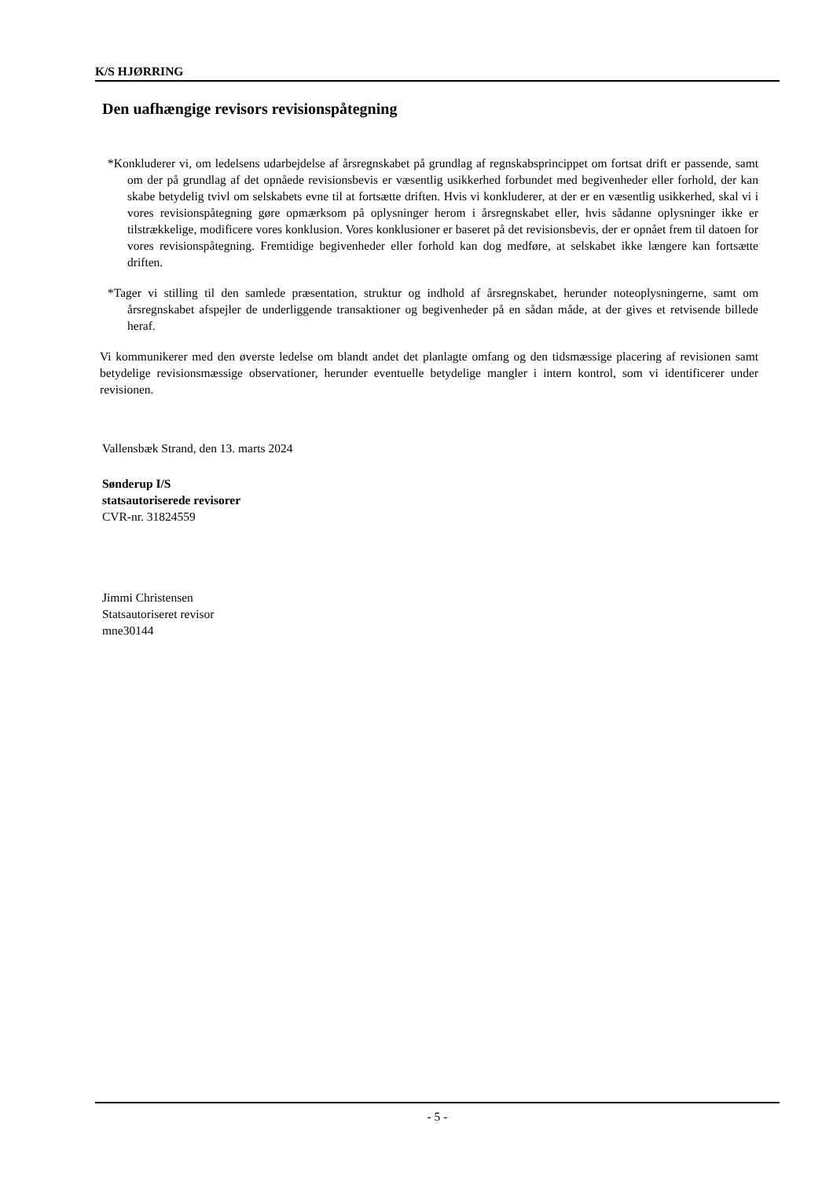K/S HJØRRING
Den uafhængige revisors revisionspåtegning
*Konkluderer vi, om ledelsens udarbejdelse af årsregnskabet på grundlag af regnskabsprincippet om fortsat drift er passende, samt om der på grundlag af det opnåede revisionsbevis er væsentlig usikkerhed forbundet med begivenheder eller forhold, der kan skabe betydelig tvivl om selskabets evne til at fortsætte driften. Hvis vi konkluderer, at der er en væsentlig usikkerhed, skal vi i vores revisionspåtegning gøre opmærksom på oplysninger herom i årsregnskabet eller, hvis sådanne oplysninger ikke er tilstrækkelige, modificere vores konklusion. Vores konklusioner er baseret på det revisionsbevis, der er opnået frem til datoen for vores revisionspåtegning. Fremtidige begivenheder eller forhold kan dog medføre, at selskabet ikke længere kan fortsætte driften.
*Tager vi stilling til den samlede præsentation, struktur og indhold af årsregnskabet, herunder noteoplysningerne, samt om årsregnskabet afspejler de underliggende transaktioner og begivenheder på en sådan måde, at der gives et retvisende billede heraf.
Vi kommunikerer med den øverste ledelse om blandt andet det planlagte omfang og den tidsmæssige placering af revisionen samt betydelige revisionsmæssige observationer, herunder eventuelle betydelige mangler i intern kontrol, som vi identificerer under revisionen.
Vallensbæk Strand, den 13. marts 2024
Sønderup I/S
statsautoriserede revisorer
CVR-nr. 31824559
Jimmi Christensen
Statsautoriseret revisor
mne30144
- 5 -